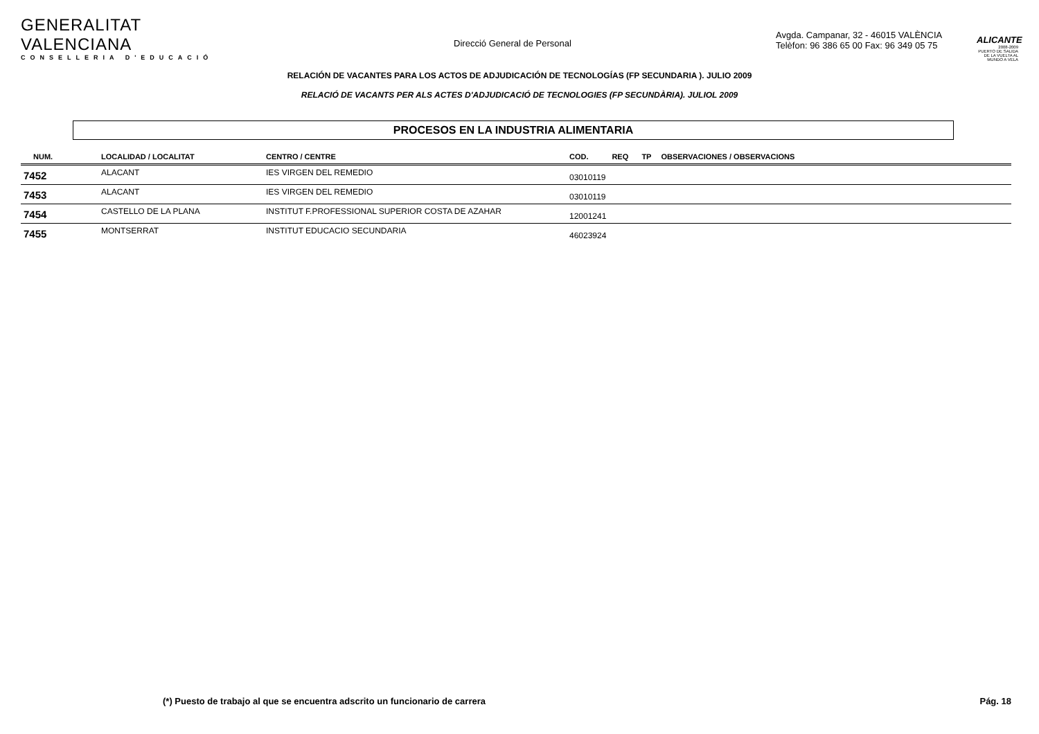GENERALITAT VALENCIANA
CONSELLERIA D'EDUCACIÓ
Direcció General de Personal
Avgda. Campanar, 32 - 46015 VALÈNCIA
Telèfon: 96 386 65 00 Fax: 96 349 05 75
ALICANTE
2008-2009
PUERTO DE SALIDA DE LA VUELTA AL MUNDO A VELA
RELACIÓN DE VACANTES PARA LOS ACTOS DE ADJUDICACIÓN DE TECNOLOGÍAS (FP SECUNDARIA ). JULIO 2009
RELACIÓ DE VACANTS PER ALS ACTES D'ADJUDICACIÓ DE TECNOLOGIES (FP SECUNDÀRIA). JULIOL 2009
PROCESOS EN LA INDUSTRIA ALIMENTARIA
| NUM. | LOCALIDAD / LOCALITAT | CENTRO / CENTRE | COD. | REQ | TP | OBSERVACIONES / OBSERVACIONS |
| --- | --- | --- | --- | --- | --- | --- |
| 7452 | ALACANT | IES VIRGEN DEL REMEDIO | 03010119 | | | |
| 7453 | ALACANT | IES VIRGEN DEL REMEDIO | 03010119 | | | |
| 7454 | CASTELLO DE LA PLANA | INSTITUT F.PROFESSIONAL SUPERIOR COSTA DE AZAHAR | 12001241 | | | |
| 7455 | MONTSERRAT | INSTITUT EDUCACIO SECUNDARIA | 46023924 | | | |
(*) Puesto de trabajo al que se encuentra adscrito un funcionario de carrera
Pág. 18